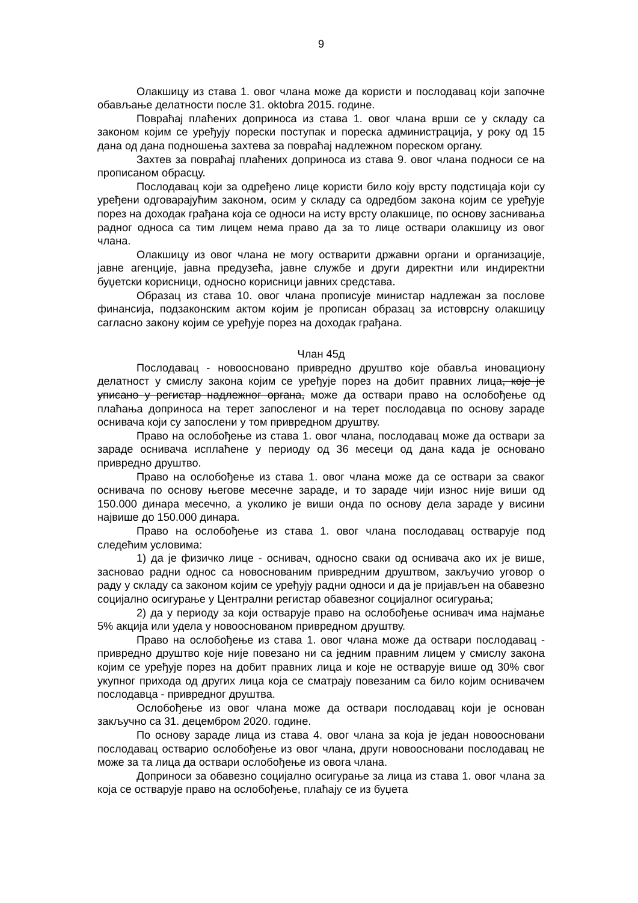9
Олакшицу из става 1. овог члана може да користи и послодавац који започне обављање делатности после 31. оktobra 2015. године.
Повраћај плаћених доприноса из става 1. овог члана врши се у складу са законом којим се уређују порески поступак и пореска администрација, у року од 15 дана од дана подношења захтева за повраћај надлежном пореском органу.
Захтев за повраћај плаћених доприноса из става 9. овог члана подноси се на прописаном обрасцу.
Послодавац који за одређено лице користи било коју врсту подстицаја који су уређени одговарајућим законом, осим у складу са одредбом закона којим се уређује порез на доходак грађана која се односи на исту врсту олакшице, по основу заснивања радног односа са тим лицем нема право да за то лице оствари олакшицу из овог члана.
Олакшицу из овог члана не могу остварити државни органи и организације, јавне агенције, јавна предузећа, јавне службе и други директни или индиректни буџетски корисници, односно корисници јавних средстава.
Образац из става 10. овог члана прописује министар надлежан за послове финансија, подзаконским актом којим је прописан образац за истоврсну олакшицу сагласно закону којим се уређује порез на доходак грађана.
Члан 45д
Послодавац - новоосновано привредно друштво које обавља иновациону делатност у смислу закона којим се уређује порез на добит правних лица, које је уписано у регистар надлежног органа, може да оствари право на ослобођење од плаћања доприноса на терет запосленог и на терет послодавца по основу зараде оснивача који су запослени у том привредном друштву.
Право на ослобођење из става 1. овог члана, послодавац може да оствари за зараде оснивача исплаћене у периоду од 36 месеци од дана када је основано привредно друштво.
Право на ослобођење из става 1. овог члана може да се оствари за сваког оснивача по основу његове месечне зараде, и то зараде чији износ није виши од 150.000 динара месечно, а уколико је виши онда по основу дела зараде у висини највише до 150.000 динара.
Право на ослобођење из става 1. овог члана послодавац остварује под следећим условима:
1) да је физичко лице - оснивач, односно сваки од оснивача ако их је више, засновао радни однос са новоснованим привредним друштвом, закључио уговор о раду у складу са законом којим се уређују радни односи и да је пријављен на обавезно социјално осигурање у Централни регистар обавезног социјалног осигурања;
2) да у периоду за који остварује право на ослобођење оснивач има најмање 5% акција или удела у новоoснованом привредном друштву.
Право на ослобођење из става 1. овог члана може да оствари послодавац - привредно друштво које није повезано ни са једним правним лицем у смислу закона којим се уређује порез на добит правних лица и које не остварује више од 30% свог укупног прихода од других лица која се сматрају повезаним са било којим оснивачем послодавца - привредног друштва.
Ослобођење из овог члана може да оствари послодавац који је основан закључно са 31. децембром 2020. године.
По основу зараде лица из става 4. овог члана за која је један новоосновани послодавац остварио ослобођење из овог члана, други новоосновани послодавац не може за та лица да оствари ослобођење из овога члана.
Доприноси за обавезно социјално осигурање за лица из става 1. овог члана за која се остварује право на ослобођење, плаћају се из буџета